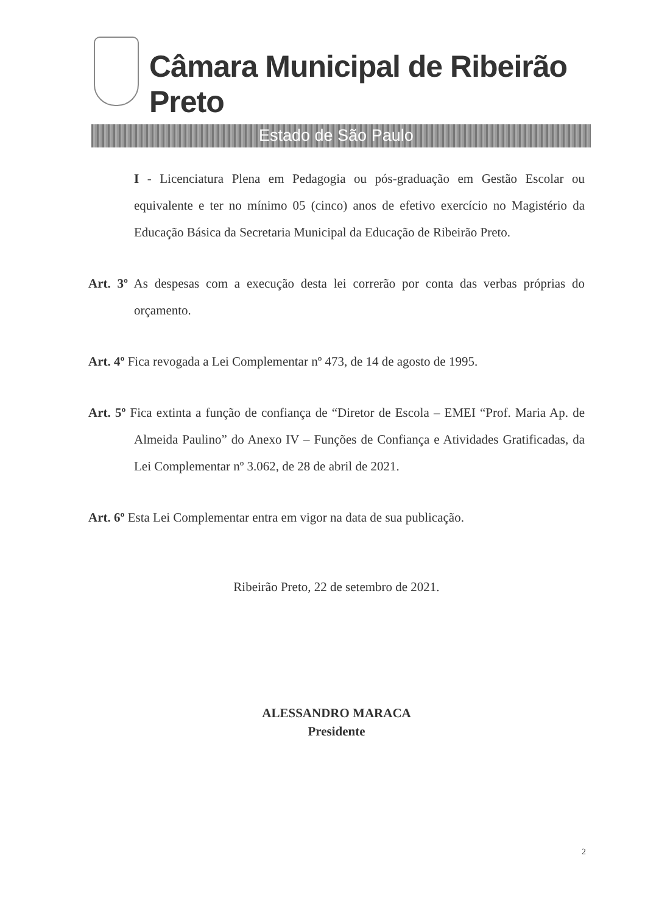Câmara Municipal de Ribeirão Preto
Estado de São Paulo
I - Licenciatura Plena em Pedagogia ou pós-graduação em Gestão Escolar ou equivalente e ter no mínimo 05 (cinco) anos de efetivo exercício no Magistério da Educação Básica da Secretaria Municipal da Educação de Ribeirão Preto.
Art. 3º As despesas com a execução desta lei correrão por conta das verbas próprias do orçamento.
Art. 4º Fica revogada a Lei Complementar nº 473, de 14 de agosto de 1995.
Art. 5º Fica extinta a função de confiança de “Diretor de Escola – EMEI “Prof. Maria Ap. de Almeida Paulino” do Anexo IV – Funções de Confiança e Atividades Gratificadas, da Lei Complementar nº 3.062, de 28 de abril de 2021.
Art. 6º Esta Lei Complementar entra em vigor na data de sua publicação.
Ribeirão Preto, 22 de setembro de 2021.
ALESSANDRO MARACA
Presidente
2